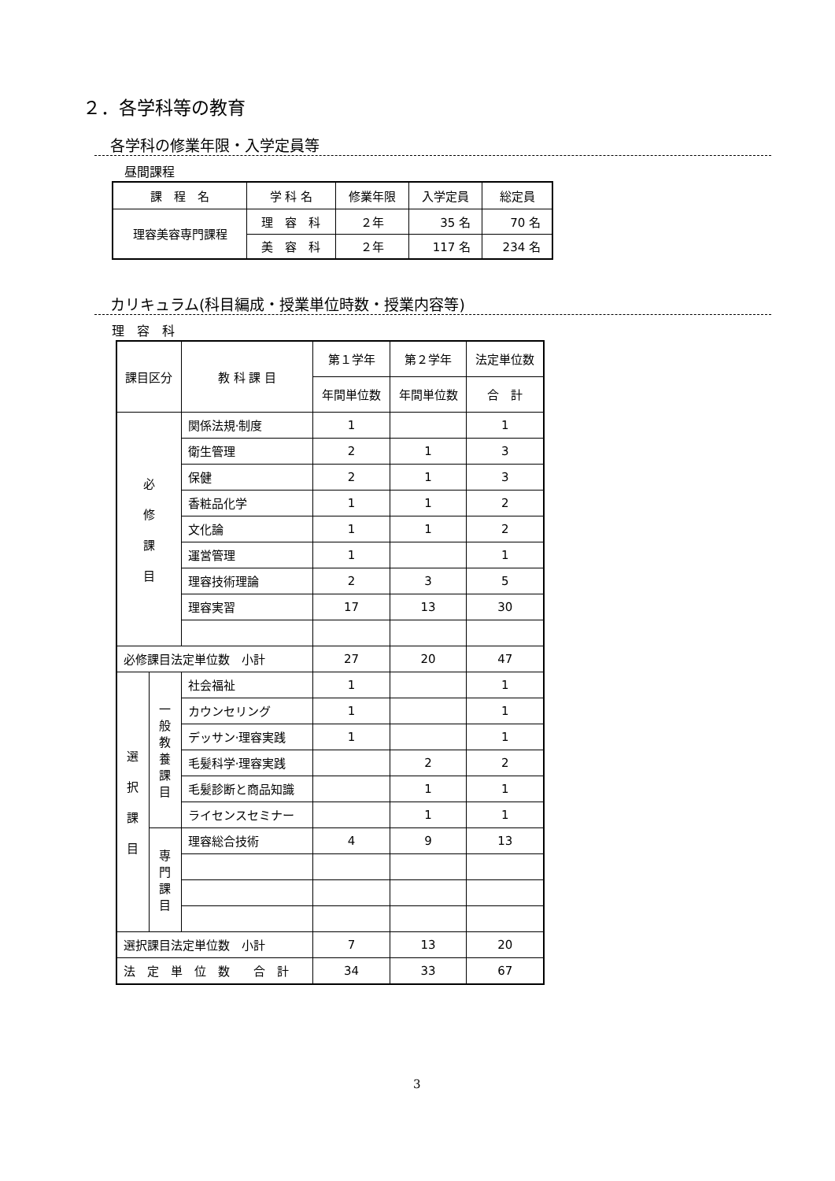２．各学科等の教育
各学科の修業年限・入学定員等
昼間課程
| 課 程 名 | 学 科 名 | 修業年限 | 入学定員 | 総定員 |
| --- | --- | --- | --- | --- |
| 理容美容専門課程 | 理 容 科 | ２年 | 35 名 | 70 名 |
| | 美 容 科 | ２年 | 117 名 | 234 名 |
カリキュラム(科目編成・授業単位時数・授業内容等)
理　容　科
| 課目区分 | | 教 科 課 目 | 第１学年 | 第２学年 | 法定単位数 |
| --- | --- | --- | --- | --- | --- |
| | | | 年間単位数 | 年間単位数 | 合 計 |
| 必 修 課 目 | | 関係法規·制度 | 1 | | 1 |
| | | 衛生管理 | 2 | 1 | 3 |
| | | 保健 | 2 | 1 | 3 |
| | | 香粧品化学 | 1 | 1 | 2 |
| | | 文化論 | 1 | 1 | 2 |
| | | 運営管理 | 1 | | 1 |
| | | 理容技術理論 | 2 | 3 | 5 |
| | | 理容実習 | 17 | 13 | 30 |
| 必修課目法定単位数 小計 | | | 27 | 20 | 47 |
| 選 択 課 目 | 一 般 教 養 課 目 | 社会福祉 | 1 | | 1 |
| | | カウンセリング | 1 | | 1 |
| | | デッサン·理容実践 | 1 | | 1 |
| | | 毛髪科学·理容実践 | | 2 | 2 |
| | | 毛髪診断と商品知識 | | 1 | 1 |
| | | ライセンスセミナー | | 1 | 1 |
| | 専 門 課 目 | 理容総合技術 | 4 | 9 | 13 |
| 選択課目法定単位数 小計 | | | 7 | 13 | 20 |
| 法 定 単 位 数 合 計 | | | 34 | 33 | 67 |
3